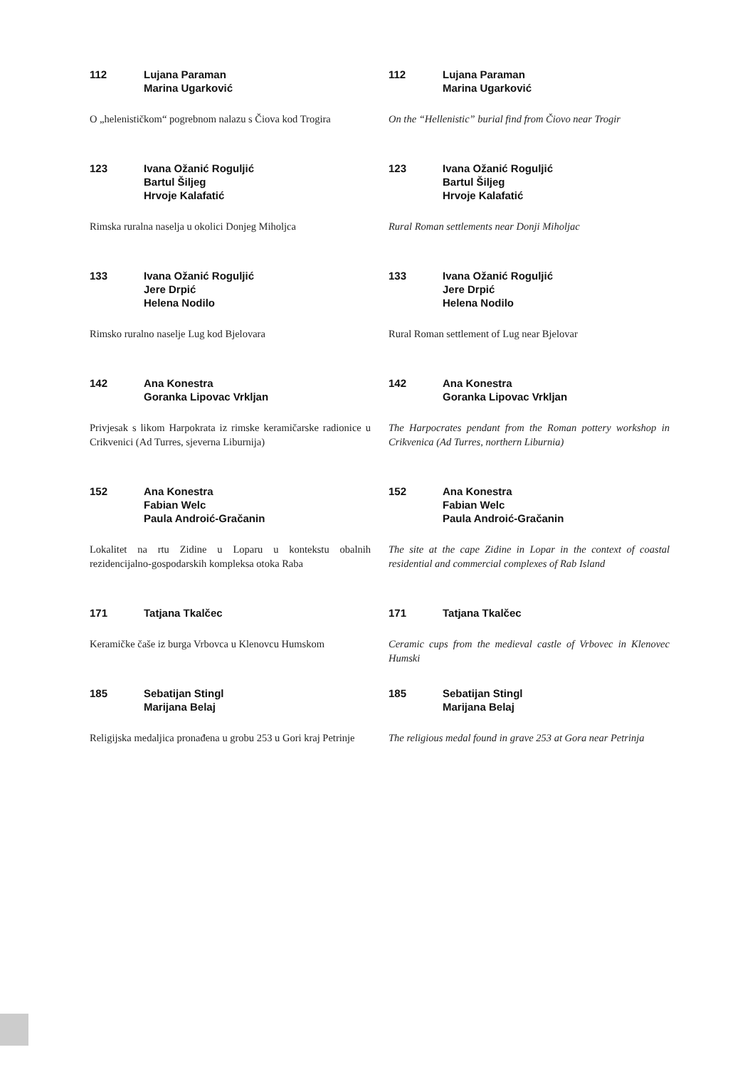112 Lujana Paraman
Marina Ugarković
O „helenističkom“ pogrebnom nalazu s Čiova kod Trogira
112 Lujana Paraman
Marina Ugarković
On the “Hellenistic” burial find from Čiovo near Trogir
123 Ivana Ožanić Roguljić
Bartul Šiljeg
Hrvoje Kalafatić
Rimska ruralna naselja u okolici Donjeg Miholjca
123 Ivana Ožanić Roguljić
Bartul Šiljeg
Hrvoje Kalafatić
Rural Roman settlements near Donji Miholjac
133 Ivana Ožanić Roguljić
Jere Drpić
Helena Nodilo
Rimsko ruralno naselje Lug kod Bjelovara
133 Ivana Ožanić Roguljić
Jere Drpić
Helena Nodilo
Rural Roman settlement of Lug near Bjelovar
142 Ana Konestra
Goranka Lipovac Vrkljan
Privjesak s likom Harpokrata iz rimske keramičarske radionice u Crikvenici (Ad Turres, sjeverna Liburnija)
142 Ana Konestra
Goranka Lipovac Vrkljan
The Harpocrates pendant from the Roman pottery workshop in Crikvenica (Ad Turres, northern Liburnia)
152 Ana Konestra
Fabian Welc
Paula Androić-Gračanin
Lokalitet na rtu Zidine u Loparu u kontekstu obalnih rezidencijalno-gospodarskih kompleksa otoka Raba
152 Ana Konestra
Fabian Welc
Paula Androić-Gračanin
The site at the cape Zidine in Lopar in the context of coastal residential and commercial complexes of Rab Island
171 Tatjana Tkalčec
Keramičke čaše iz burga Vrbovca u Klenovcu Humskom
171 Tatjana Tkalčec
Ceramic cups from the medieval castle of Vrbovec in Klenovec Humski
185 Sebatijan Stingl
Marijana Belaj
Religijska medaljica pronađena u grobu 253 u Gori kraj Petrinje
185 Sebatijan Stingl
Marijana Belaj
The religious medal found in grave 253 at Gora near Petrinja